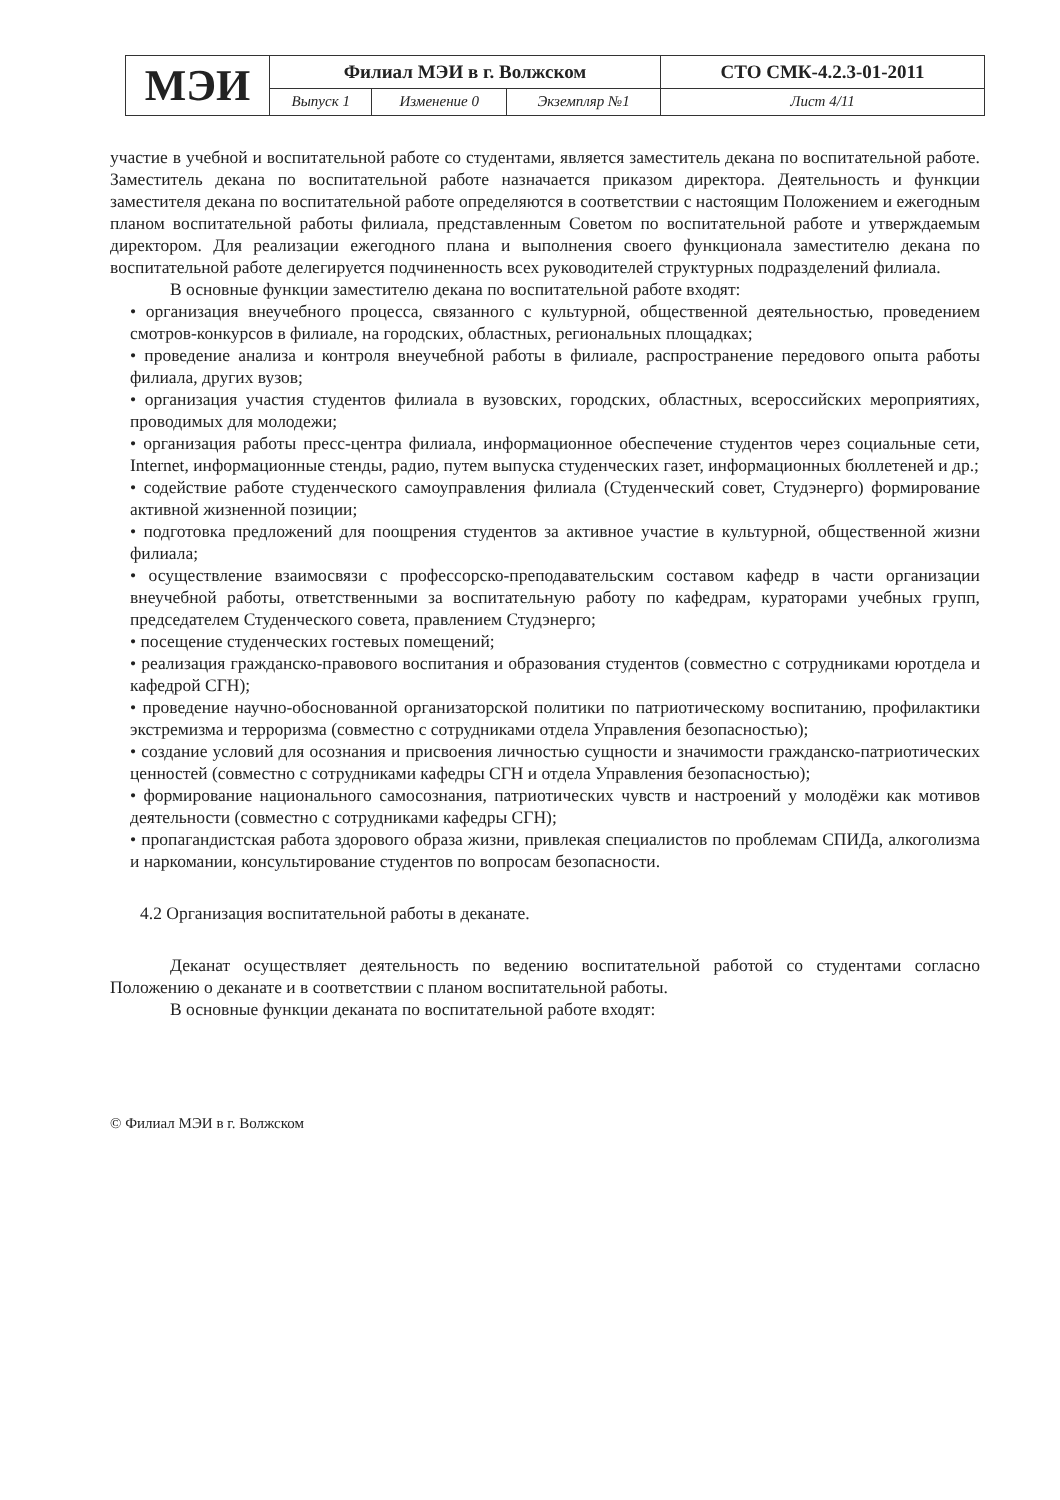| МЭИ | Филиал МЭИ в г. Волжском | | | СТО СМК-4.2.3-01-2011 |
| | Выпуск 1 | Изменение 0 | Экземпляр №1 | Лист 4/11 |
участие в учебной и воспитательной работе со студентами, является заместитель декана по воспитательной работе. Заместитель декана по воспитательной работе назначается приказом директора. Деятельность и функции заместителя декана по воспитательной работе определяются в соответствии с настоящим Положением и ежегодным планом воспитательной работы филиала, представленным Советом по воспитательной работе и утверждаемым директором. Для реализации ежегодного плана и выполнения своего функционала заместителю декана по воспитательной работе делегируется подчиненность всех руководителей структурных подразделений филиала.
В основные функции заместителю декана по воспитательной работе входят:
• организация внеучебного процесса, связанного с культурной, общественной деятельностью, проведением смотров-конкурсов в филиале, на городских, областных, региональных площадках;
• проведение анализа и контроля внеучебной работы в филиале, распространение передового опыта работы филиала, других вузов;
• организация участия студентов филиала в вузовских, городских, областных, всероссийских мероприятиях, проводимых для молодежи;
• организация работы пресс-центра филиала, информационное обеспечение студентов через социальные сети, Internet, информационные стенды, радио, путем выпуска студенческих газет, информационных бюллетеней и др.;
• содействие работе студенческого самоуправления филиала (Студенческий совет, Студэнерго) формирование активной жизненной позиции;
• подготовка предложений для поощрения студентов за активное участие в культурной, общественной жизни филиала;
• осуществление взаимосвязи с профессорско-преподавательским составом кафедр в части организации внеучебной работы, ответственными за воспитательную работу по кафедрам, кураторами учебных групп, председателем Студенческого совета, правлением Студэнерго;
• посещение студенческих гостевых помещений;
• реализация гражданско-правового воспитания и образования студентов (совместно с сотрудниками юротдела и кафедрой СГН);
• проведение научно-обоснованной организаторской политики по патриотическому воспитанию, профилактики экстремизма и терроризма (совместно с сотрудниками отдела Управления безопасностью);
• создание условий для осознания и присвоения личностью сущности и значимости гражданско-патриотических ценностей (совместно с сотрудниками кафедры СГН и отдела Управления безопасностью);
• формирование национального самосознания, патриотических чувств и настроений у молодёжи как мотивов деятельности (совместно с сотрудниками кафедры СГН);
• пропагандистская работа здорового образа жизни, привлекая специалистов по проблемам СПИДа, алкоголизма и наркомании, консультирование студентов по вопросам безопасности.
4.2 Организация воспитательной работы в деканате.
Деканат осуществляет деятельность по ведению воспитательной работой со студентами согласно Положению о деканате и в соответствии с планом воспитательной работы.
В основные функции деканата по воспитательной работе входят:
© Филиал МЭИ в г. Волжском